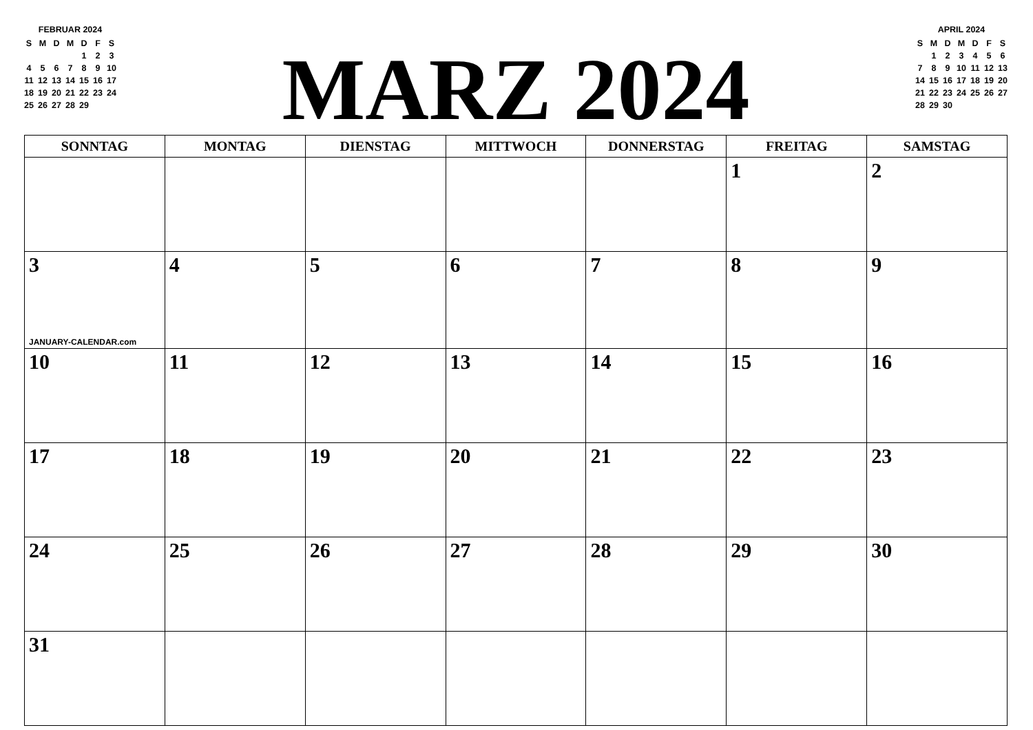FEBRUAR 2024
| S | M | D | M | D | F | S |
| | | | | 1 | 2 | 3 |
| 4 | 5 | 6 | 7 | 8 | 9 | 10 |
| 11 | 12 | 13 | 14 | 15 | 16 | 17 |
| 18 | 19 | 20 | 21 | 22 | 23 | 24 |
| 25 | 26 | 27 | 28 | 29 | | |
MARZ 2024
APRIL 2024
| S | M | D | M | D | F | S |
| | 1 | 2 | 3 | 4 | 5 | 6 |
| 7 | 8 | 9 | 10 | 11 | 12 | 13 |
| 14 | 15 | 16 | 17 | 18 | 19 | 20 |
| 21 | 22 | 23 | 24 | 25 | 26 | 27 |
| 28 | 29 | 30 | | | | |
| SONNTAG | MONTAG | DIENSTAG | MITTWOCH | DONNERSTAG | FREITAG | SAMSTAG |
| --- | --- | --- | --- | --- | --- | --- |
| | | | | | 1 | 2 |
| 3 JANUARY-CALENDAR.com | 4 | 5 | 6 | 7 | 8 | 9 |
| 10 | 11 | 12 | 13 | 14 | 15 | 16 |
| 17 | 18 | 19 | 20 | 21 | 22 | 23 |
| 24 | 25 | 26 | 27 | 28 | 29 | 30 |
| 31 | | | | | | |